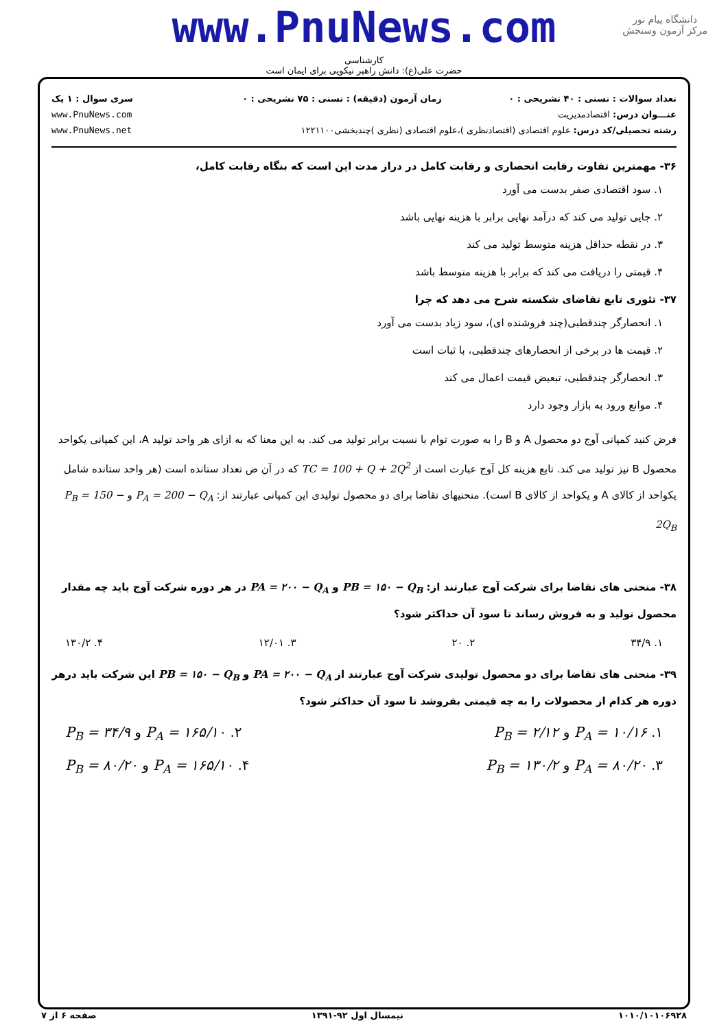www.PnuNews.com
دانشگاه پیام نور
مرکز آزمون وسنجش
کارشناسی
حضرت علی(ع): دانش راهبر نیکویی برای ایمان است
| تعداد سوالات : تستی : ۴۰ تشریحی : ۰ | زمان آزمون (دقیقه) : تستی : ۷۵ تشریحی : ۰ | سری سوال : ۱ یک |
| عنـــوان درس: اقتصادمدیریت | | www.PnuNews.com |
| رشته تحصیلی/کد درس: علوم اقتصادی (اقتصادنظری )،علوم اقتصادی (نظری )چندبخشی۱۲۲۱۱۰۰ | | www.PnuNews.net |
۳۶- مهمترین تفاوت رقابت انحصاری و رقابت کامل در دراز مدت این است که بنگاه رقابت کامل،
۱. سود اقتصادی صفر بدست می آورد
۲. جایی تولید می کند که درآمد نهایی برابر با هزینه نهایی باشد
۳. در نقطه حداقل هزینه متوسط تولید می کند
۴. قیمتی را دریافت می کند که برابر با هزینه متوسط باشد
۳۷- تئوری تابع تقاضای شکسته شرح می دهد که چرا
۱. انحصارگر چندقطبی(چند فروشنده ای)، سود زیاد بدست می آورد
۲. قیمت ها در برخی از انحصارهای چندقطبی، با ثبات است
۳. انحصارگر چندقطبی، تبعیض قیمت اعمال می کند
۴. موانع ورود به بازار وجود دارد
فرض کنید کمپانی آوج دو محصول A و B را به صورت توام با نسبت برابر تولید می کند. به این معنا که به ازای هر واحد تولید A، این کمپانی یکواحد محصول B نیز تولید می کند. تابع هزینه کل آوج عبارت است از TC = 100 + Q + 2Q<sup>2</sup> که در آن ض تعداد ستانده است (هر واحد ستانده شامل یکواحد از کالای A و یکواحد از کالای B است). منحنیهای تقاضا برای دو محصول تولیدی این کمپانی عبارتند از: P<sub>A</sub> = 200 − Q<sub>A</sub> و P<sub>B</sub> = 150 − 2Q<sub>B</sub>
۳۸- منحنی های تقاضا برای شرکت آوج عبارتند از: PB = ۱۵۰ − Q<sub>B</sub> و PA = ۲۰۰ − Q<sub>A</sub> در هر دوره شرکت آوج باید چه مقدار محصول تولید و به فروش رساند تا سود آن حداکثر شود؟
۱. ۳۴/۹ ۲. ۲۰ ۳. ۱۲/۰۱ ۴. ۱۳۰/۲
۳۹- منحنی های تقاضا برای دو محصول تولیدی شرکت آوج عبارتند از PA = ۲۰۰ − Q<sub>A</sub> و PB = ۱۵۰ − Q<sub>B</sub> این شرکت باید درهر دوره هر کدام از محصولات را به چه قیمتی بفروشد تا سود آن حداکثر شود؟
۱. P<sub>A</sub> = ۱۰/۱۶ و P<sub>B</sub> = ۲/۱۲ ۲. P<sub>A</sub> = ۱۶۵/۱۰ و P<sub>B</sub> = ۳۴/۹
۳. P<sub>A</sub> = ۸۰/۲۰ و P<sub>B</sub> = ۱۳۰/۲ ۴. P<sub>A</sub> = ۱۶۵/۱۰ و P<sub>B</sub> = ۸۰/۲۰
۱۰۱۰/۱۰۱۰۶۹۲۸ نیمسال اول ۹۲-۱۳۹۱ صفحه ۶ از ۷